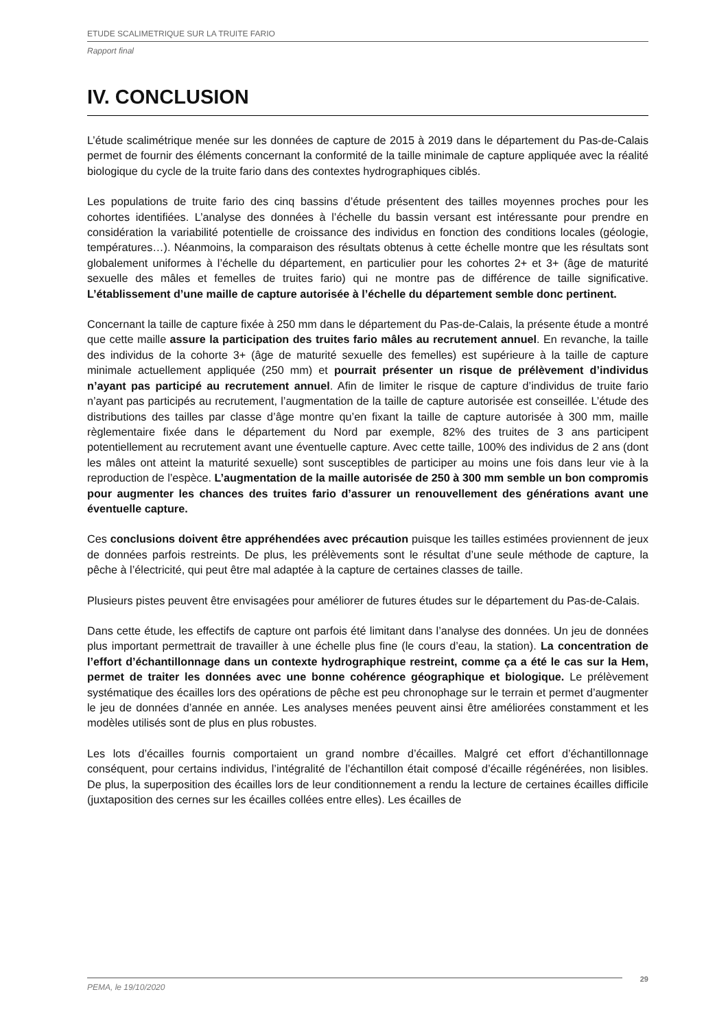ETUDE SCALIMETRIQUE SUR LA TRUITE FARIO
Rapport final
IV. CONCLUSION
L’étude scalimétrique menée sur les données de capture de 2015 à 2019 dans le département du Pas-de-Calais permet de fournir des éléments concernant la conformité de la taille minimale de capture appliquée avec la réalité biologique du cycle de la truite fario dans des contextes hydrographiques ciblés.
Les populations de truite fario des cinq bassins d’étude présentent des tailles moyennes proches pour les cohortes identifiées. L’analyse des données à l’échelle du bassin versant est intéressante pour prendre en considération la variabilité potentielle de croissance des individus en fonction des conditions locales (géologie, températures…). Néanmoins, la comparaison des résultats obtenus à cette échelle montre que les résultats sont globalement uniformes à l’échelle du département, en particulier pour les cohortes 2+ et 3+ (âge de maturité sexuelle des mâles et femelles de truites fario) qui ne montre pas de différence de taille significative. L’établissement d’une maille de capture autorisée à l’échelle du département semble donc pertinent.
Concernant la taille de capture fixée à 250 mm dans le département du Pas-de-Calais, la présente étude a montré que cette maille assure la participation des truites fario mâles au recrutement annuel. En revanche, la taille des individus de la cohorte 3+ (âge de maturité sexuelle des femelles) est supérieure à la taille de capture minimale actuellement appliquée (250 mm) et pourrait présenter un risque de prélèvement d’individus n’ayant pas participé au recrutement annuel. Afin de limiter le risque de capture d’individus de truite fario n’ayant pas participés au recrutement, l’augmentation de la taille de capture autorisée est conseillée. L’étude des distributions des tailles par classe d’âge montre qu’en fixant la taille de capture autorisée à 300 mm, maille règlementaire fixée dans le département du Nord par exemple, 82% des truites de 3 ans participent potentiellement au recrutement avant une éventuelle capture. Avec cette taille, 100% des individus de 2 ans (dont les mâles ont atteint la maturité sexuelle) sont susceptibles de participer au moins une fois dans leur vie à la reproduction de l’espèce. L’augmentation de la maille autorisée de 250 à 300 mm semble un bon compromis pour augmenter les chances des truites fario d’assurer un renouvellement des générations avant une éventuelle capture.
Ces conclusions doivent être appréhendées avec précaution puisque les tailles estimées proviennent de jeux de données parfois restreints. De plus, les prélèvements sont le résultat d’une seule méthode de capture, la pêche à l’électricité, qui peut être mal adaptée à la capture de certaines classes de taille.
Plusieurs pistes peuvent être envisagées pour améliorer de futures études sur le département du Pas-de-Calais.
Dans cette étude, les effectifs de capture ont parfois été limitant dans l’analyse des données. Un jeu de données plus important permettrait de travailler à une échelle plus fine (le cours d’eau, la station). La concentration de l’effort d’échantillonnage dans un contexte hydrographique restreint, comme ça a été le cas sur la Hem, permet de traiter les données avec une bonne cohérence géographique et biologique. Le prélèvement systématique des écailles lors des opérations de pêche est peu chronophage sur le terrain et permet d’augmenter le jeu de données d’année en année. Les analyses menées peuvent ainsi être améliorées constamment et les modèles utilisés sont de plus en plus robustes.
Les lots d’écailles fournis comportaient un grand nombre d’écailles. Malgré cet effort d’échantillonnage conséquent, pour certains individus, l’intégralité de l’échantillon était composé d’écaille régénérées, non lisibles. De plus, la superposition des écailles lors de leur conditionnement a rendu la lecture de certaines écailles difficile (juxtaposition des cernes sur les écailles collées entre elles). Les écailles de
PEMA, le 19/10/2020
29